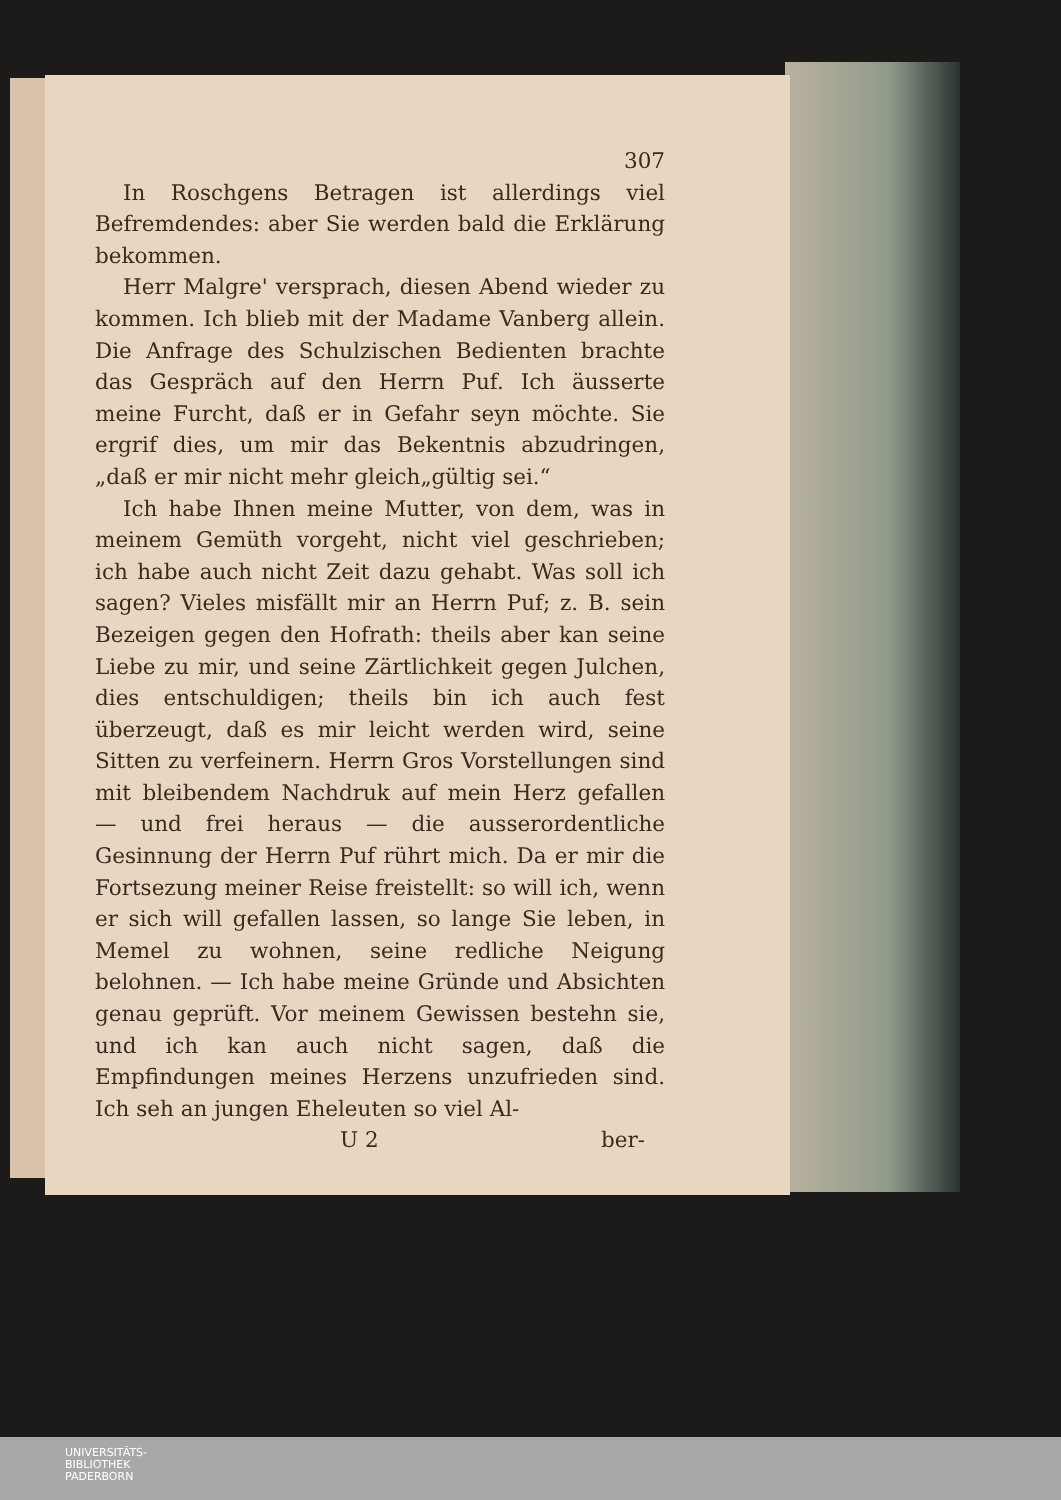307
In Roschgens Betragen ist allerdings viel Befremdendes: aber Sie werden bald die Erklärung bekommen.
Herr Malgre' versprach, diesen Abend wieder zu kommen. Ich blieb mit der Madame Vanberg allein. Die Anfrage des Schulzischen Bedienten brachte das Gespräch auf den Herrn Puf. Ich äusserte meine Furcht, daß er in Gefahr seyn möchte. Sie ergrif dies, um mir das Bekentnis abzudringen, „daß er mir nicht mehr gleich„gültig sei.“
Ich habe Ihnen meine Mutter, von dem, was in meinem Gemüth vorgeht, nicht viel geschrieben; ich habe auch nicht Zeit dazu gehabt. Was soll ich sagen? Vieles misfällt mir an Herrn Puf; z. B. sein Bezeigen gegen den Hofrath: theils aber kan seine Liebe zu mir, und seine Zärtlichkeit gegen Julchen, dies entschuldigen; theils bin ich auch fest überzeugt, daß es mir leicht werden wird, seine Sitten zu verfeinern. Herrn Gros Vorstellungen sind mit bleibendem Nachdruk auf mein Herz gefallen — und frei heraus — die ausserordentliche Gesinnung der Herrn Puf rührt mich. Da er mir die Fortsezung meiner Reise freistellt: so will ich, wenn er sich will gefallen lassen, so lange Sie leben, in Memel zu wohnen, seine redliche Neigung belohnen. — Ich habe meine Gründe und Absichten genau geprüft. Vor meinem Gewissen bestehn sie, und ich kan auch nicht sagen, daß die Empfindungen meines Herzens unzufrieden sind. Ich seh an jungen Eheleuten so viel Al-
U 2 ber-
UNIVERSITÄTS-
BIBLIOTHEK
PADERBORN